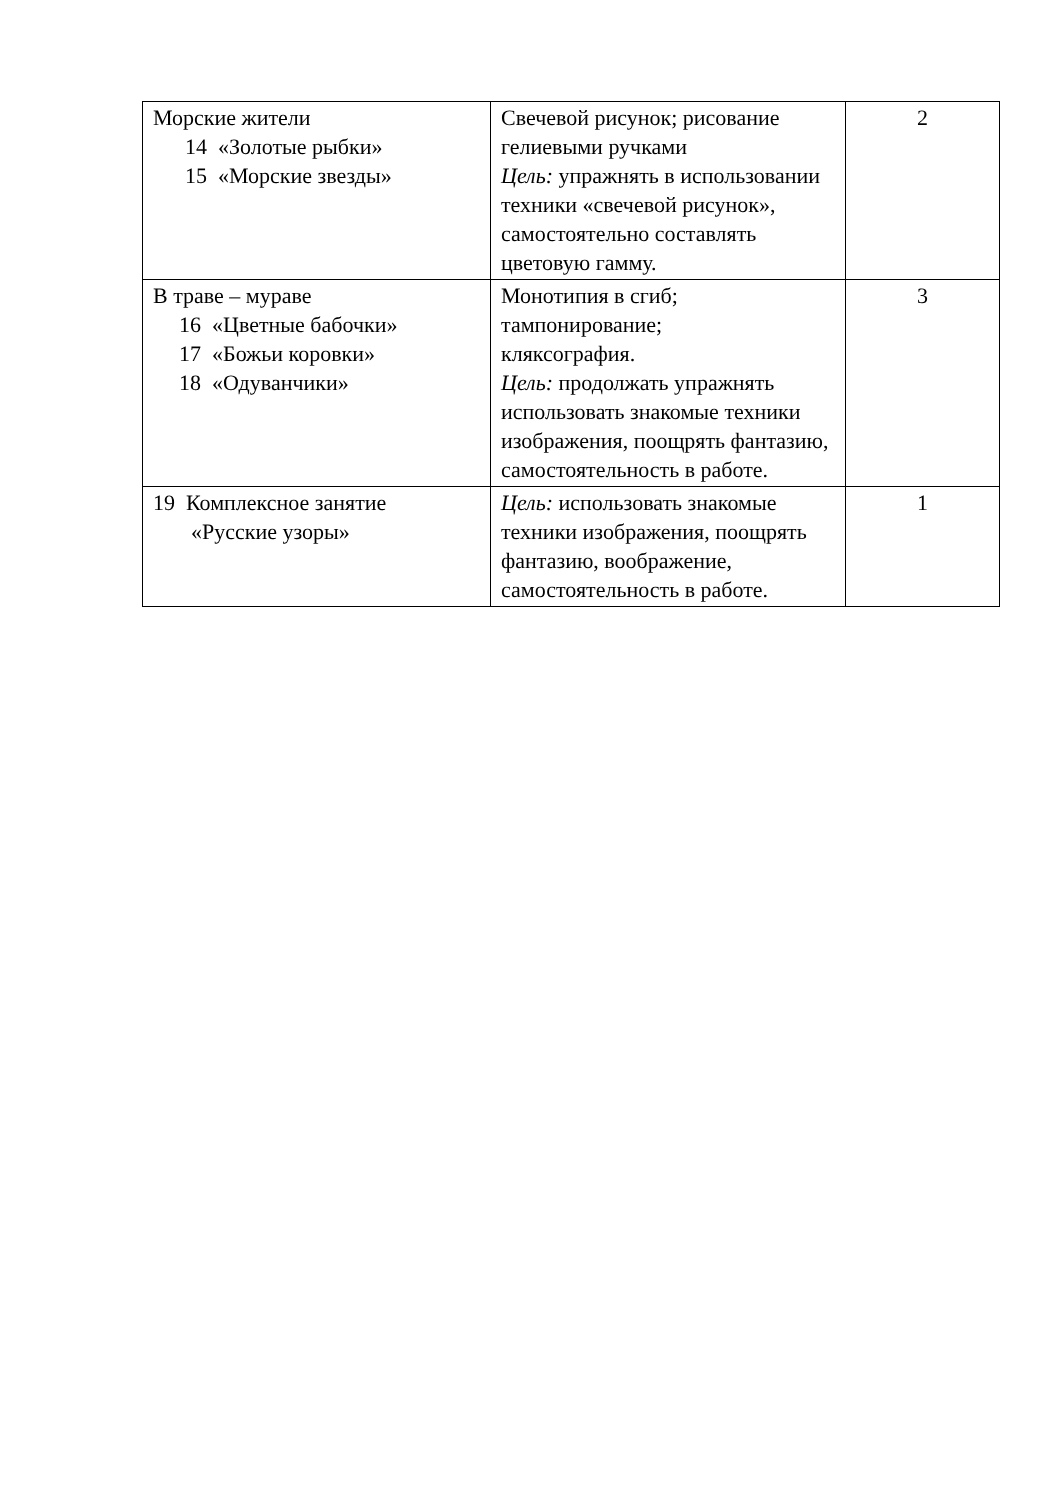| Морские жители 14 «Золотые рыбки» 15 «Морские звезды» | Свечевой рисунок; рисование гелиевыми ручками Цель: упражнять в использовании техники «свечевой рисунок», самостоятельно составлять цветовую гамму. | 2 |
| В траве – мураве 16 «Цветные бабочки» 17 «Божьи коровки» 18 «Одуванчики» | Монотипия в сгиб; тампонирование; кляксография. Цель: продолжать упражнять использовать знакомые техники изображения, поощрять фантазию, самостоятельность в работе. | 3 |
| 19 Комплексное занятие «Русские узоры» | Цель: использовать знакомые техники изображения, поощрять фантазию, воображение, самостоятельность в работе. | 1 |